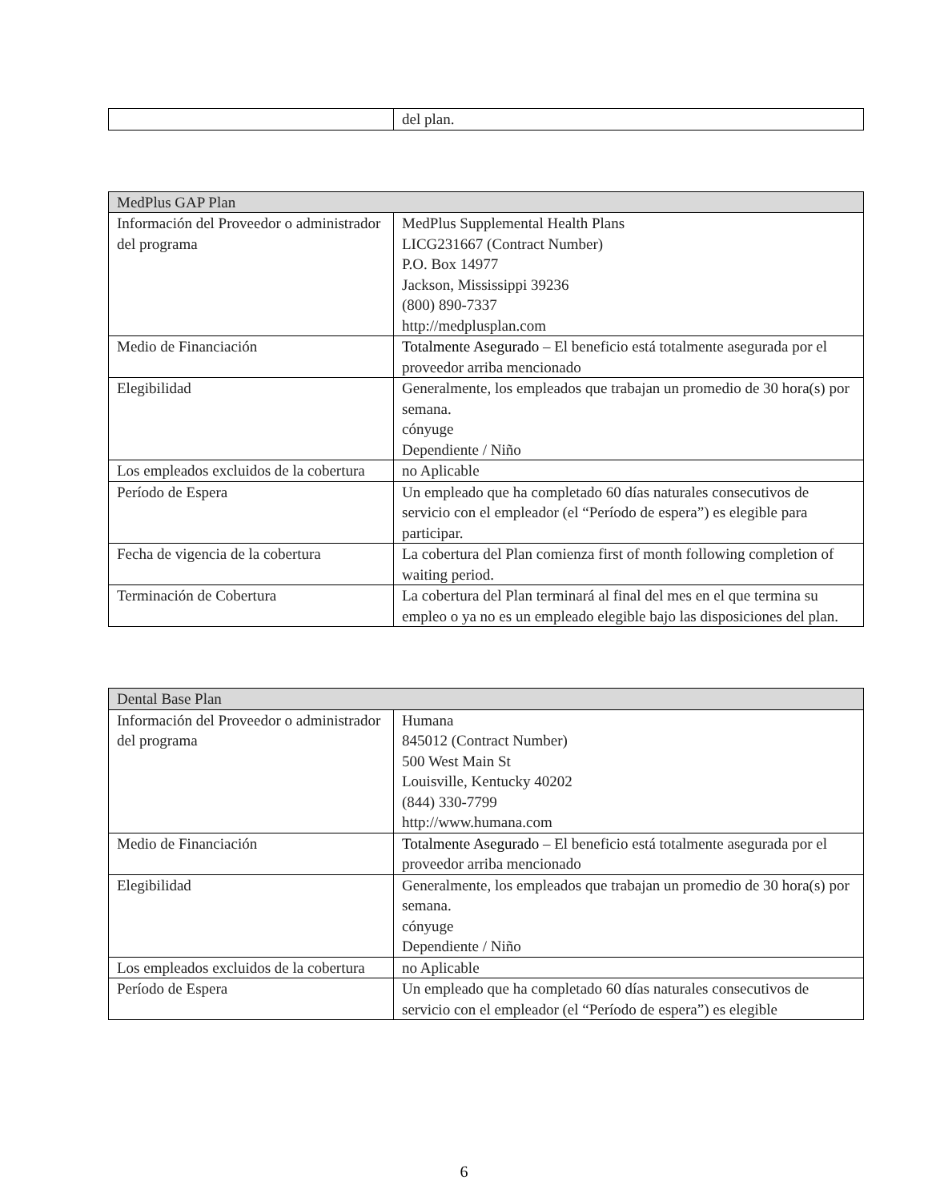| | del plan. |
| MedPlus GAP Plan | |
| --- | --- |
| Información del Proveedor o administrador del programa | MedPlus Supplemental Health Plans LICG231667 (Contract Number) P.O. Box 14977 Jackson, Mississippi 39236 (800) 890-7337 http://medplusplan.com |
| Medio de Financiación | Totalmente Asegurado – El beneficio está totalmente asegurada por el proveedor arriba mencionado |
| Elegibilidad | Generalmente, los empleados que trabajan un promedio de 30 hora(s) por semana. cónyuge Dependiente / Niño |
| Los empleados excluidos de la cobertura | no Aplicable |
| Período de Espera | Un empleado que ha completado 60 días naturales consecutivos de servicio con el empleador (el “Período de espera”) es elegible para participar. |
| Fecha de vigencia de la cobertura | La cobertura del Plan comienza first of month following completion of waiting period. |
| Terminación de Cobertura | La cobertura del Plan terminará al final del mes en el que termina su empleo o ya no es un empleado elegible bajo las disposiciones del plan. |
| Dental Base Plan | |
| --- | --- |
| Información del Proveedor o administrador del programa | Humana 845012 (Contract Number) 500 West Main St Louisville, Kentucky 40202 (844) 330-7799 http://www.humana.com |
| Medio de Financiación | Totalmente Asegurado – El beneficio está totalmente asegurada por el proveedor arriba mencionado |
| Elegibilidad | Generalmente, los empleados que trabajan un promedio de 30 hora(s) por semana. cónyuge Dependiente / Niño |
| Los empleados excluidos de la cobertura | no Aplicable |
| Período de Espera | Un empleado que ha completado 60 días naturales consecutivos de servicio con el empleador (el “Período de espera”) es elegible |
6